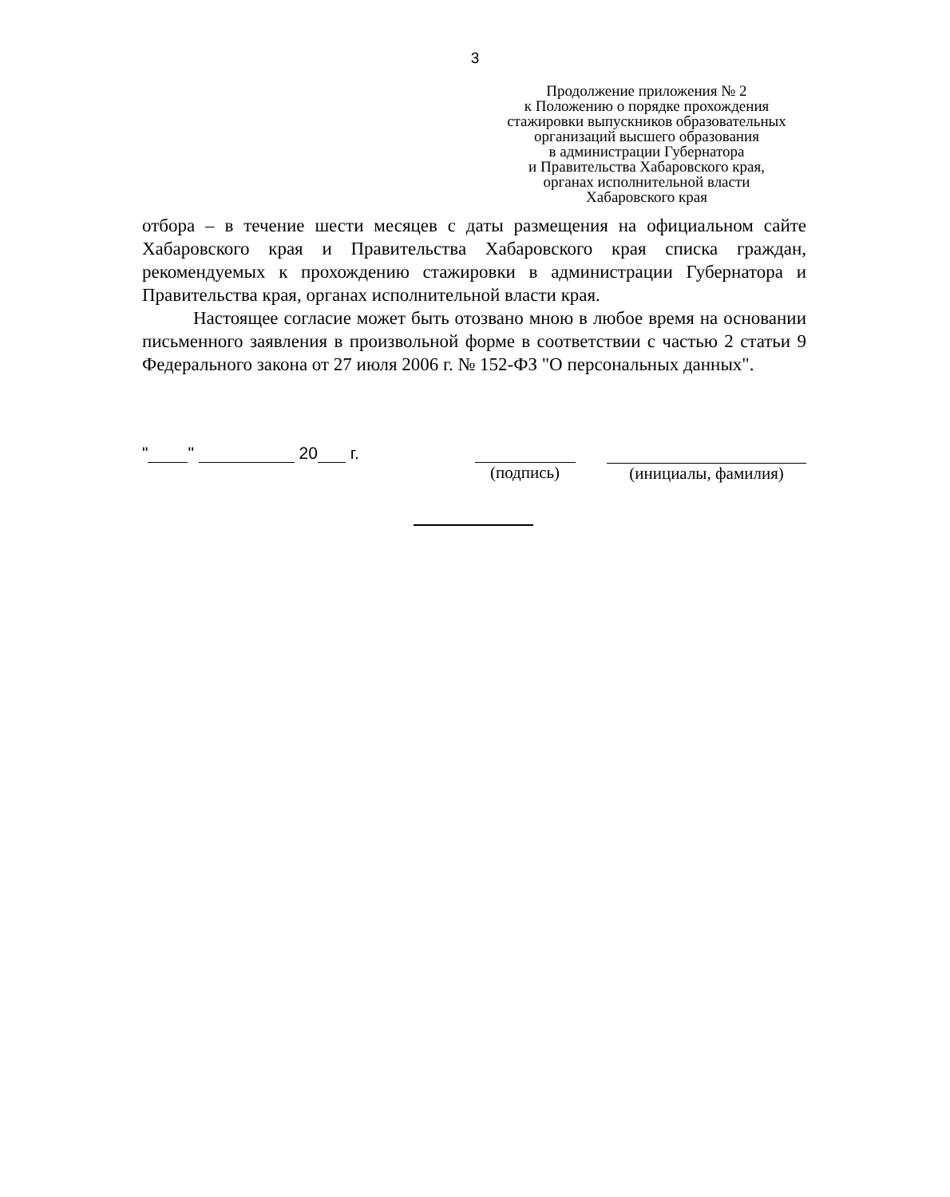3
Продолжение приложения № 2
к Положению о порядке прохождения
стажировки выпускников образовательных
организаций высшего образования
в администрации Губернатора
и Правительства Хабаровского края,
органах исполнительной власти
Хабаровского края
отбора – в течение шести месяцев с даты размещения на официальном сайте Хабаровского края и Правительства Хабаровского края списка граждан, рекомендуемых к прохождению стажировки в администрации Губернатора и Правительства края, органах исполнительной власти края.
Настоящее согласие может быть отозвано мною в любое время на основании письменного заявления в произвольной форме в соответствии с частью 2 статьи 9 Федерального закона от 27 июля 2006 г. № 152-ФЗ "О персональных данных".
" " 20 г. (подпись) (инициалы, фамилия)